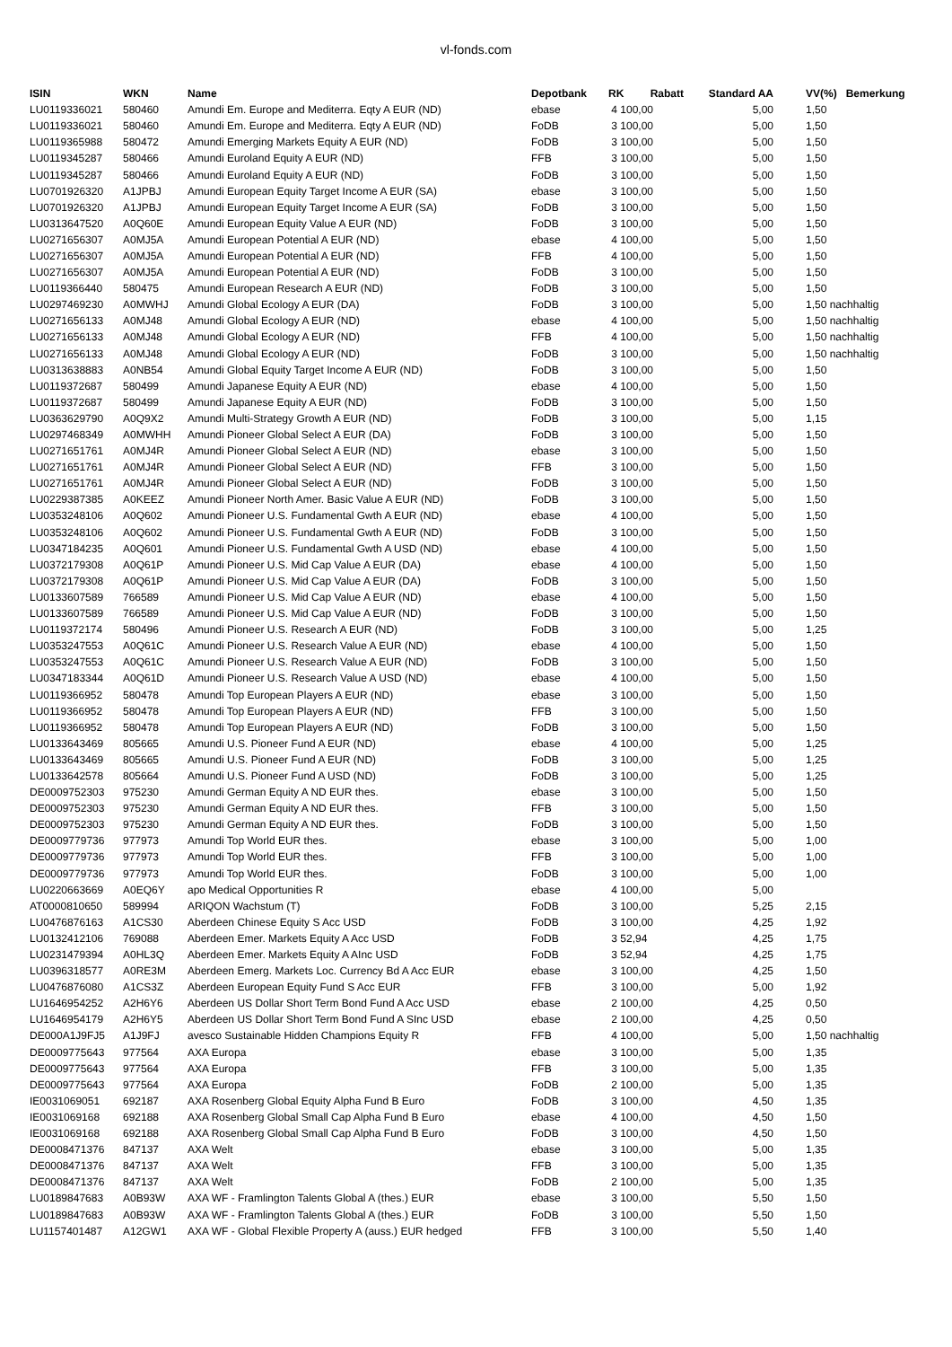vl-fonds.com
| ISIN | WKN | Name | Depotbank | RK | Rabatt | Standard AA | VV(%) Bemerkung |
| --- | --- | --- | --- | --- | --- | --- | --- |
| LU0119336021 | 580460 | Amundi Em. Europe and Mediterra. Eqty A EUR (ND) | ebase | 4 100,00 | | 5,00 | 1,50 |
| LU0119336021 | 580460 | Amundi Em. Europe and Mediterra. Eqty A EUR (ND) | FoDB | 3 100,00 | | 5,00 | 1,50 |
| LU0119365988 | 580472 | Amundi Emerging Markets Equity A EUR (ND) | FoDB | 3 100,00 | | 5,00 | 1,50 |
| LU0119345287 | 580466 | Amundi Euroland Equity A EUR (ND) | FFB | 3 100,00 | | 5,00 | 1,50 |
| LU0119345287 | 580466 | Amundi Euroland Equity A EUR (ND) | FoDB | 3 100,00 | | 5,00 | 1,50 |
| LU0701926320 | A1JPBJ | Amundi European Equity Target Income A EUR (SA) | ebase | 3 100,00 | | 5,00 | 1,50 |
| LU0701926320 | A1JPBJ | Amundi European Equity Target Income A EUR (SA) | FoDB | 3 100,00 | | 5,00 | 1,50 |
| LU0313647520 | A0Q60E | Amundi European Equity Value A EUR (ND) | FoDB | 3 100,00 | | 5,00 | 1,50 |
| LU0271656307 | A0MJ5A | Amundi European Potential A EUR (ND) | ebase | 4 100,00 | | 5,00 | 1,50 |
| LU0271656307 | A0MJ5A | Amundi European Potential A EUR (ND) | FFB | 4 100,00 | | 5,00 | 1,50 |
| LU0271656307 | A0MJ5A | Amundi European Potential A EUR (ND) | FoDB | 3 100,00 | | 5,00 | 1,50 |
| LU0119366440 | 580475 | Amundi European Research A EUR (ND) | FoDB | 3 100,00 | | 5,00 | 1,50 |
| LU0297469230 | A0MWHJ | Amundi Global Ecology A EUR (DA) | FoDB | 3 100,00 | | 5,00 | 1,50 nachhaltig |
| LU0271656133 | A0MJ48 | Amundi Global Ecology A EUR (ND) | ebase | 4 100,00 | | 5,00 | 1,50 nachhaltig |
| LU0271656133 | A0MJ48 | Amundi Global Ecology A EUR (ND) | FFB | 4 100,00 | | 5,00 | 1,50 nachhaltig |
| LU0271656133 | A0MJ48 | Amundi Global Ecology A EUR (ND) | FoDB | 3 100,00 | | 5,00 | 1,50 nachhaltig |
| LU0313638883 | A0NB54 | Amundi Global Equity Target Income A EUR (ND) | FoDB | 3 100,00 | | 5,00 | 1,50 |
| LU0119372687 | 580499 | Amundi Japanese Equity A EUR (ND) | ebase | 4 100,00 | | 5,00 | 1,50 |
| LU0119372687 | 580499 | Amundi Japanese Equity A EUR (ND) | FoDB | 3 100,00 | | 5,00 | 1,50 |
| LU0363629790 | A0Q9X2 | Amundi Multi-Strategy Growth A EUR (ND) | FoDB | 3 100,00 | | 5,00 | 1,15 |
| LU0297468349 | A0MWHH | Amundi Pioneer Global Select A EUR (DA) | FoDB | 3 100,00 | | 5,00 | 1,50 |
| LU0271651761 | A0MJ4R | Amundi Pioneer Global Select A EUR (ND) | ebase | 3 100,00 | | 5,00 | 1,50 |
| LU0271651761 | A0MJ4R | Amundi Pioneer Global Select A EUR (ND) | FFB | 3 100,00 | | 5,00 | 1,50 |
| LU0271651761 | A0MJ4R | Amundi Pioneer Global Select A EUR (ND) | FoDB | 3 100,00 | | 5,00 | 1,50 |
| LU0229387385 | A0KEEZ | Amundi Pioneer North Amer. Basic Value A EUR (ND) | FoDB | 3 100,00 | | 5,00 | 1,50 |
| LU0353248106 | A0Q602 | Amundi Pioneer U.S. Fundamental Gwth A EUR (ND) | ebase | 4 100,00 | | 5,00 | 1,50 |
| LU0353248106 | A0Q602 | Amundi Pioneer U.S. Fundamental Gwth A EUR (ND) | FoDB | 3 100,00 | | 5,00 | 1,50 |
| LU0347184235 | A0Q601 | Amundi Pioneer U.S. Fundamental Gwth A USD (ND) | ebase | 4 100,00 | | 5,00 | 1,50 |
| LU0372179308 | A0Q61P | Amundi Pioneer U.S. Mid Cap Value A EUR (DA) | ebase | 4 100,00 | | 5,00 | 1,50 |
| LU0372179308 | A0Q61P | Amundi Pioneer U.S. Mid Cap Value A EUR (DA) | FoDB | 3 100,00 | | 5,00 | 1,50 |
| LU0133607589 | 766589 | Amundi Pioneer U.S. Mid Cap Value A EUR (ND) | ebase | 4 100,00 | | 5,00 | 1,50 |
| LU0133607589 | 766589 | Amundi Pioneer U.S. Mid Cap Value A EUR (ND) | FoDB | 3 100,00 | | 5,00 | 1,50 |
| LU0119372174 | 580496 | Amundi Pioneer U.S. Research A EUR (ND) | FoDB | 3 100,00 | | 5,00 | 1,25 |
| LU0353247553 | A0Q61C | Amundi Pioneer U.S. Research Value A EUR (ND) | ebase | 4 100,00 | | 5,00 | 1,50 |
| LU0353247553 | A0Q61C | Amundi Pioneer U.S. Research Value A EUR (ND) | FoDB | 3 100,00 | | 5,00 | 1,50 |
| LU0347183344 | A0Q61D | Amundi Pioneer U.S. Research Value A USD (ND) | ebase | 4 100,00 | | 5,00 | 1,50 |
| LU0119366952 | 580478 | Amundi Top European Players A EUR (ND) | ebase | 3 100,00 | | 5,00 | 1,50 |
| LU0119366952 | 580478 | Amundi Top European Players A EUR (ND) | FFB | 3 100,00 | | 5,00 | 1,50 |
| LU0119366952 | 580478 | Amundi Top European Players A EUR (ND) | FoDB | 3 100,00 | | 5,00 | 1,50 |
| LU0133643469 | 805665 | Amundi U.S. Pioneer Fund A EUR (ND) | ebase | 4 100,00 | | 5,00 | 1,25 |
| LU0133643469 | 805665 | Amundi U.S. Pioneer Fund A EUR (ND) | FoDB | 3 100,00 | | 5,00 | 1,25 |
| LU0133642578 | 805664 | Amundi U.S. Pioneer Fund A USD (ND) | FoDB | 3 100,00 | | 5,00 | 1,25 |
| DE0009752303 | 975230 | Amundi German Equity A ND EUR thes. | ebase | 3 100,00 | | 5,00 | 1,50 |
| DE0009752303 | 975230 | Amundi German Equity A ND EUR thes. | FFB | 3 100,00 | | 5,00 | 1,50 |
| DE0009752303 | 975230 | Amundi German Equity A ND EUR thes. | FoDB | 3 100,00 | | 5,00 | 1,50 |
| DE0009779736 | 977973 | Amundi Top World EUR thes. | ebase | 3 100,00 | | 5,00 | 1,00 |
| DE0009779736 | 977973 | Amundi Top World EUR thes. | FFB | 3 100,00 | | 5,00 | 1,00 |
| DE0009779736 | 977973 | Amundi Top World EUR thes. | FoDB | 3 100,00 | | 5,00 | 1,00 |
| LU0220663669 | A0EQ6Y | apo Medical Opportunities R | ebase | 4 100,00 | | 5,00 | |
| AT0000810650 | 589994 | ARIQON Wachstum (T) | FoDB | 3 100,00 | | 5,25 | 2,15 |
| LU0476876163 | A1CS30 | Aberdeen Chinese Equity S Acc USD | FoDB | 3 100,00 | | 4,25 | 1,92 |
| LU0132412106 | 769088 | Aberdeen Emer. Markets Equity A Acc USD | FoDB | 3 52,94 | | 4,25 | 1,75 |
| LU0231479394 | A0HL3Q | Aberdeen Emer. Markets Equity A AInc USD | FoDB | 3 52,94 | | 4,25 | 1,75 |
| LU0396318577 | A0RE3M | Aberdeen Emerg. Markets Loc. Currency Bd A Acc EUR | ebase | 3 100,00 | | 4,25 | 1,50 |
| LU0476876080 | A1CS3Z | Aberdeen European Equity Fund S Acc EUR | FFB | 3 100,00 | | 5,00 | 1,92 |
| LU1646954252 | A2H6Y6 | Aberdeen US Dollar Short Term Bond Fund A Acc USD | ebase | 2 100,00 | | 4,25 | 0,50 |
| LU1646954179 | A2H6Y5 | Aberdeen US Dollar Short Term Bond Fund A SInc USD | ebase | 2 100,00 | | 4,25 | 0,50 |
| DE000A1J9FJ5 | A1J9FJ | avesco Sustainable Hidden Champions Equity R | FFB | 4 100,00 | | 5,00 | 1,50 nachhaltig |
| DE0009775643 | 977564 | AXA Europa | ebase | 3 100,00 | | 5,00 | 1,35 |
| DE0009775643 | 977564 | AXA Europa | FFB | 3 100,00 | | 5,00 | 1,35 |
| DE0009775643 | 977564 | AXA Europa | FoDB | 2 100,00 | | 5,00 | 1,35 |
| IE0031069051 | 692187 | AXA Rosenberg Global Equity Alpha Fund B Euro | FoDB | 3 100,00 | | 4,50 | 1,35 |
| IE0031069168 | 692188 | AXA Rosenberg Global Small Cap Alpha Fund B Euro | ebase | 4 100,00 | | 4,50 | 1,50 |
| IE0031069168 | 692188 | AXA Rosenberg Global Small Cap Alpha Fund B Euro | FoDB | 3 100,00 | | 4,50 | 1,50 |
| DE0008471376 | 847137 | AXA Welt | ebase | 3 100,00 | | 5,00 | 1,35 |
| DE0008471376 | 847137 | AXA Welt | FFB | 3 100,00 | | 5,00 | 1,35 |
| DE0008471376 | 847137 | AXA Welt | FoDB | 2 100,00 | | 5,00 | 1,35 |
| LU0189847683 | A0B93W | AXA WF - Framlington Talents Global A (thes.) EUR | ebase | 3 100,00 | | 5,50 | 1,50 |
| LU0189847683 | A0B93W | AXA WF - Framlington Talents Global A (thes.) EUR | FoDB | 3 100,00 | | 5,50 | 1,50 |
| LU1157401487 | A12GW1 | AXA WF - Global Flexible Property A (auss.) EUR hedged | FFB | 3 100,00 | | 5,50 | 1,40 |